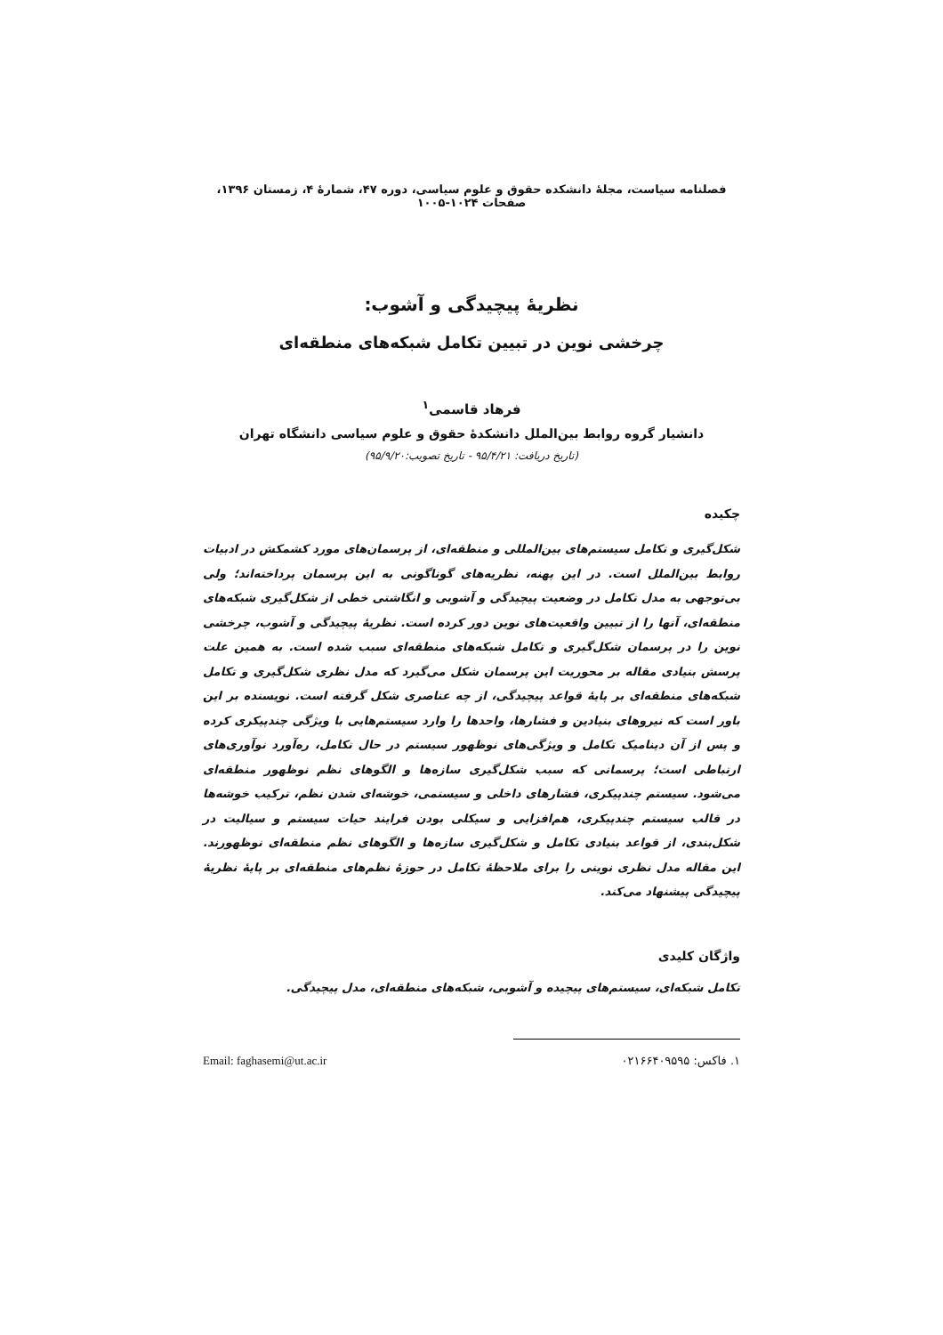فصلنامه سیاست، مجلهٔ دانشکده حقوق و علوم سیاسی، دوره ۴۷، شمارهٔ ۴، زمستان ۱۳۹۶، صفحات ۱۰۲۴-۱۰۰۵
نظریهٔ پیچیدگی و آشوب:
چرخشی نوین در تبیین تکامل شبکه‌های منطقه‌ای
فرهاد قاسمی<sup>۱</sup>
دانشیار گروه روابط بین‌الملل دانشکدهٔ حقوق و علوم سیاسی دانشگاه تهران
(تاریخ دریافت: ۹۵/۴/۲۱ - تاریخ تصویب:۹۵/۹/۲۰)
چکیده
شکل‌گیری و تکامل سیستم‌های بین‌المللی و منطقه‌ای، از پرسمان‌های مورد کشمکش در ادبیات روابط بین‌الملل است. در این پهنه، نظریه‌های گوناگونی به این پرسمان پرداخته‌اند؛ ولی بی‌توجهی به مدل تکامل در وضعیت پیچیدگی و آشوبی و انگاشتی خطی از شکل‌گیری شبکه‌های منطقه‌ای، آنها را از تبیین واقعیت‌های نوین دور کرده است. نظریهٔ پیچیدگی و آشوب، چرخشی نوین را در پرسمان شکل‌گیری و تکامل شبکه‌های منطقه‌ای سبب شده است. به همین علت پرسش بنیادی مقاله بر محوریت این پرسمان شکل می‌گیرد که مدل نظری شکل‌گیری و تکامل شبکه‌های منطقه‌ای بر پایهٔ قواعد پیچیدگی، از چه عناصری شکل گرفته است. نویسنده بر این باور است که نیروهای بنیادین و فشارها، واحدها را وارد سیستم‌هایی با ویژگی چندپیکری کرده و پس از آن دینامیک تکامل و ویژگی‌های نوظهور سیستم در حال تکامل، ره‌آورد نوآوری‌های ارتباطی است؛ پرسمانی که سبب شکل‌گیری سازه‌ها و الگوهای نظم نوظهور منطقه‌ای می‌شود. سیستم چندپیکری، فشارهای داخلی و سیستمی، خوشه‌ای شدن نظم، ترکیب خوشه‌ها در قالب سیستم چندپیکری، هم‌افزایی و سیکلی بودن فرایند حیات سیستم و سیالیت در شکل‌بندی، از قواعد بنیادی تکامل و شکل‌گیری سازه‌ها و الگوهای نظم منطقه‌ای نوظهورند. این مقاله مدل نظری نوینی را برای ملاحظهٔ تکامل در حوزهٔ نظم‌های منطقه‌ای بر پایهٔ نظریهٔ پیچیدگی پیشنهاد می‌کند.
واژگان کلیدی
تکامل شبکه‌ای، سیستم‌های پیچیده و آشوبی، شبکه‌های منطقه‌ای، مدل پیچیدگی.
۱. فاکس: ۰۲۱۶۶۴۰۹۵۹۵ Email: faghasemi@ut.ac.ir